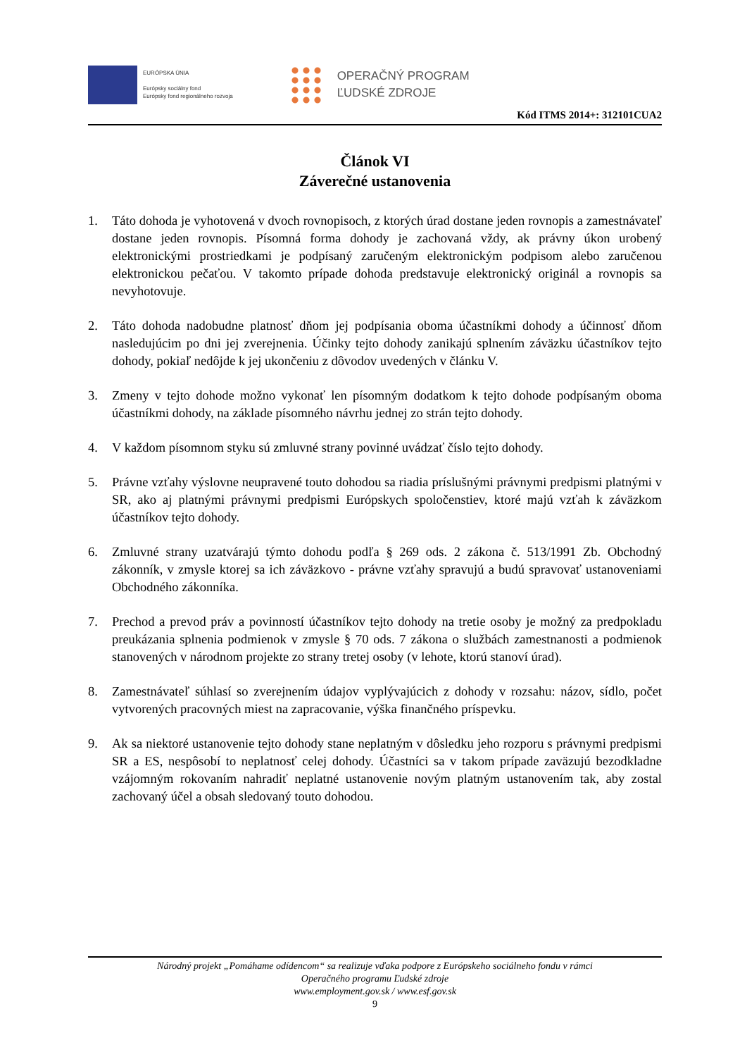EURÓPSKA ÚNIA
Európsky sociálny fond
Európsky fond regionálneho rozvoja
OPERAČNÝ PROGRAM
ĽUDSKÉ ZDROJE
Kód ITMS 2014+: 312101CUA2
Článok VI
Záverečné ustanovenia
1. Táto dohoda je vyhotovená v dvoch rovnopisoch, z ktorých úrad dostane jeden rovnopis a zamestnávateľ dostane jeden rovnopis. Písomná forma dohody je zachovaná vždy, ak právny úkon urobený elektronickými prostriedkami je podpísaný zaručeným elektronickým podpisom alebo zaručenou elektronickou pečaťou. V takomto prípade dohoda predstavuje elektronický originál a rovnopis sa nevyhotovuje.
2. Táto dohoda nadobudne platnosť dňom jej podpísania oboma účastníkmi dohody a účinnosť dňom nasledujúcim po dni jej zverejnenia. Účinky tejto dohody zanikajú splnením záväzku účastníkov tejto dohody, pokiaľ nedôjde k jej ukončeniu z dôvodov uvedených v článku V.
3. Zmeny v tejto dohode možno vykonať len písomným dodatkom k tejto dohode podpísaným oboma účastníkmi dohody, na základe písomného návrhu jednej zo strán tejto dohody.
4. V každom písomnom styku sú zmluvné strany povinné uvádzať číslo tejto dohody.
5. Právne vzťahy výslovne neupravené touto dohodou sa riadia príslušnými právnymi predpismi platnými v SR, ako aj platnými právnymi predpismi Európskych spoločenstiev, ktoré majú vzťah k záväzkom účastníkov tejto dohody.
6. Zmluvné strany uzatvárajú týmto dohodu podľa § 269 ods. 2 zákona č. 513/1991 Zb. Obchodný zákonník, v zmysle ktorej sa ich záväzkovo - právne vzťahy spravujú a budú spravovať ustanoveniami Obchodného zákonníka.
7. Prechod a prevod práv a povinností účastníkov tejto dohody na tretie osoby je možný za predpokladu preukázania splnenia podmienok v zmysle § 70 ods. 7 zákona o službách zamestnanosti a podmienok stanovených v národnom projekte zo strany tretej osoby (v lehote, ktorú stanoví úrad).
8. Zamestnávateľ súhlasí so zverejnením údajov vyplývajúcich z dohody v rozsahu: názov, sídlo, počet vytvorených pracovných miest na zapracovanie, výška finančného príspevku.
9. Ak sa niektoré ustanovenie tejto dohody stane neplatným v dôsledku jeho rozporu s právnymi predpismi SR a ES, nespôsobí to neplatnosť celej dohody. Účastníci sa v takom prípade zaväzujú bezodkladne vzájomným rokovaním nahradiť neplatné ustanovenie novým platným ustanovením tak, aby zostal zachovaný účel a obsah sledovaný touto dohodou.
Národný projekt „Pomáhame odídencom“ sa realizuje vďaka podpore z Európskeho sociálneho fondu v rámci
Operačného programu Ľudské zdroje
www.employment.gov.sk / www.esf.gov.sk
9